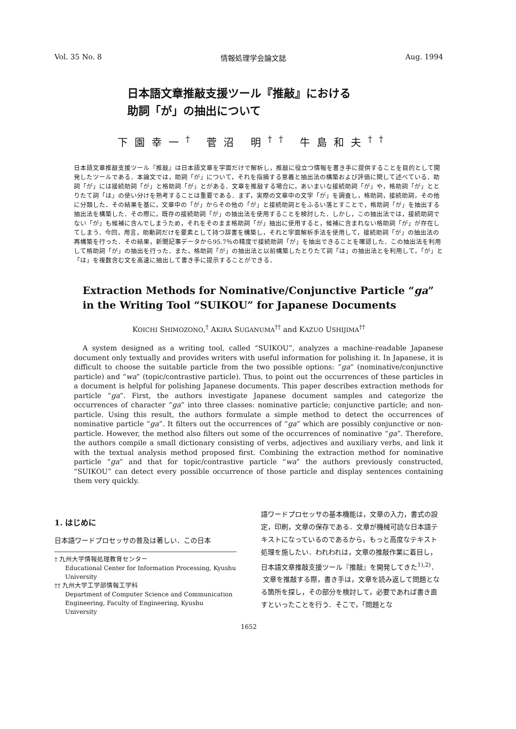Vol. 35 No. 8 情報処理学会論文誌 Aug. 1994
日本語文章推敲支援ツール『推敲』における
助詞「が」の抽出について
下園幸一<sup>†</sup> 菅沼 明<sup>††</sup> 牛島和夫<sup>††</sup>
日本語文章推敲支援ツール『推敲』は日本語文章を字面だけで解析し，推敲に役立つ情報を書き手に提供することを目的として開発したツールである．本論文では，助詞「が」について，それを指摘する意義と抽出法の構築および評価に関して述べている．助詞「が」には接続助詞「が」と格助詞「が」とがある．文章を推敲する場合に，あいまいな接続助詞「が」や，格助詞「が」ととりたて詞「は」の使い分けを熟考することは重要である．まず，実際の文章中の文字「が」を調査し，格助詞，接続助詞，その他に分類した．その結果を基に，文章中の「が」からその他の「が」と接続助詞とをふるい落とすことで，格助詞「が」を抽出する抽出法を構築した．その際に，既存の接続助詞「が」の抽出法を使用することを検討した．しかし，この抽出法では，接続助詞でない「が」も候補に含んでしまうため，それをそのまま格助詞「が」抽出に使用すると，候補に含まれない格助詞「が」が存在してしまう．今回，用言，助動詞だけを要素として持つ辞書を構築し，それと字面解析手法を使用して，接続助詞「が」の抽出法の再構築を行った．その結果，新聞記事データから95.7％の精度で接続助詞「が」を抽出できることを確認した．この抽出法を利用して格助詞「が」の抽出を行った．また，格助詞「が」の抽出法と以前構築したとりたて詞「は」の抽出法とを利用して，「が」と「は」を複数含む文を高速に抽出して書き手に提示することができる．
Extraction Methods for Nominative/Conjunctive Particle “ga”
in the Writing Tool “SUIKOU” for Japanese Documents
KOICHI SHIMOZONO,<sup>†</sup> AKIRA SUGANUMA<sup>††</sup> and KAZUO USHIJIMA<sup>††</sup>
A system designed as a writing tool, called “SUIKOU”, analyzes a machine-readable Japanese document only textually and provides writers with useful information for polishing it. In Japanese, it is difficult to choose the suitable particle from the two possible options: “ga” (nominative/conjunctive particle) and “wa” (topic/contrastive particle). Thus, to point out the occurrences of these particles in a document is helpful for polishing Japanese documents. This paper describes extraction methods for particle “ga”. First, the authors investigate Japanese document samples and categorize the occurrences of character “ga” into three classes: nominative particle; conjunctive particle; and non-particle. Using this result, the authors formulate a simple method to detect the occurrences of nominative particle “ga”. It filters out the occurrences of “ga” which are possibly conjunctive or non-particle. However, the method also filters out some of the occurrences of nominative “ga”. Therefore, the authors compile a small dictionary consisting of verbs, adjectives and auxiliary verbs, and link it with the textual analysis method proposed first. Combining the extraction method for nominative particle “ga” and that for topic/contrastive particle “wa” the authors previously constructed, “SUIKOU” can detect every possible occurrence of those particle and display sentences containing them very quickly.
1. はじめに
日本語ワードプロセッサの普及は著しい．この日本
† 九州大学情報処理教育センター
Educational Center for Information Processing, Kyushu University
†† 九州大学工学部情報工学科
Department of Computer Science and Communication Engineering, Faculty of Engineering, Kyushu University
語ワードプロセッサの基本機能は，文章の入力，書式の設定，印刷，文章の保存である．文章が機械可読な日本語テキストになっているのであるから，もっと高度なテキスト処理を施したい．われわれは，文章の推敲作業に着目し，日本語文章推敲支援ツール『推敲』を開発してきた<sup>1),2)</sup>．
文章を推敲する際，書き手は，文章を読み返して問題となる箇所を探し，その部分を検討して，必要であれば書き直すといったことを行う．そこで，「問題とな
1652